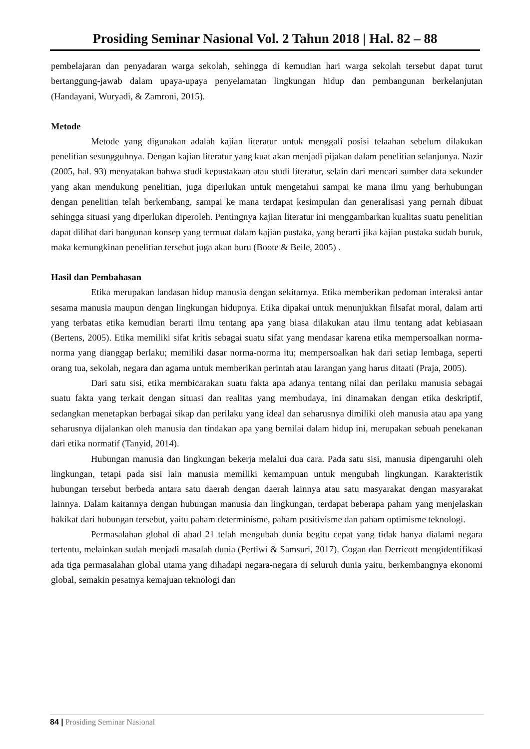Prosiding Seminar Nasional Vol. 2 Tahun 2018 | Hal. 82 – 88
pembelajaran dan penyadaran warga sekolah, sehingga di kemudian hari warga sekolah tersebut dapat turut bertanggung-jawab dalam upaya-upaya penyelamatan lingkungan hidup dan pembangunan berkelanjutan (Handayani, Wuryadi, & Zamroni, 2015).
Metode
Metode yang digunakan adalah kajian literatur untuk menggali posisi telaahan sebelum dilakukan penelitian sesungguhnya. Dengan kajian literatur yang kuat akan menjadi pijakan dalam penelitian selanjunya. Nazir (2005, hal. 93) menyatakan bahwa studi kepustakaan atau studi literatur, selain dari mencari sumber data sekunder yang akan mendukung penelitian, juga diperlukan untuk mengetahui sampai ke mana ilmu yang berhubungan dengan penelitian telah berkembang, sampai ke mana terdapat kesimpulan dan generalisasi yang pernah dibuat sehingga situasi yang diperlukan diperoleh. Pentingnya kajian literatur ini menggambarkan kualitas suatu penelitian dapat dilihat dari bangunan konsep yang termuat dalam kajian pustaka, yang berarti jika kajian pustaka sudah buruk, maka kemungkinan penelitian tersebut juga akan buru (Boote & Beile, 2005) .
Hasil dan Pembahasan
Etika merupakan landasan hidup manusia dengan sekitarnya. Etika memberikan pedoman interaksi antar sesama manusia maupun dengan lingkungan hidupnya. Etika dipakai untuk menunjukkan filsafat moral, dalam arti yang terbatas etika kemudian berarti ilmu tentang apa yang biasa dilakukan atau ilmu tentang adat kebiasaan (Bertens, 2005). Etika memiliki sifat kritis sebagai suatu sifat yang mendasar karena etika mempersoalkan norma-norma yang dianggap berlaku; memiliki dasar norma-norma itu; mempersoalkan hak dari setiap lembaga, seperti orang tua, sekolah, negara dan agama untuk memberikan perintah atau larangan yang harus ditaati (Praja, 2005).
Dari satu sisi, etika membicarakan suatu fakta apa adanya tentang nilai dan perilaku manusia sebagai suatu fakta yang terkait dengan situasi dan realitas yang membudaya, ini dinamakan dengan etika deskriptif, sedangkan menetapkan berbagai sikap dan perilaku yang ideal dan seharusnya dimiliki oleh manusia atau apa yang seharusnya dijalankan oleh manusia dan tindakan apa yang bernilai dalam hidup ini, merupakan sebuah penekanan dari etika normatif (Tanyid, 2014).
Hubungan manusia dan lingkungan bekerja melalui dua cara. Pada satu sisi, manusia dipengaruhi oleh lingkungan, tetapi pada sisi lain manusia memiliki kemampuan untuk mengubah lingkungan. Karakteristik hubungan tersebut berbeda antara satu daerah dengan daerah lainnya atau satu masyarakat dengan masyarakat lainnya. Dalam kaitannya dengan hubungan manusia dan lingkungan, terdapat beberapa paham yang menjelaskan hakikat dari hubungan tersebut, yaitu paham determinisme, paham positivisme dan paham optimisme teknologi.
Permasalahan global di abad 21 telah mengubah dunia begitu cepat yang tidak hanya dialami negara tertentu, melainkan sudah menjadi masalah dunia (Pertiwi & Samsuri, 2017). Cogan dan Derricott mengidentifikasi ada tiga permasalahan global utama yang dihadapi negara-negara di seluruh dunia yaitu, berkembangnya ekonomi global, semakin pesatnya kemajuan teknologi dan
84 | Prosiding Seminar Nasional